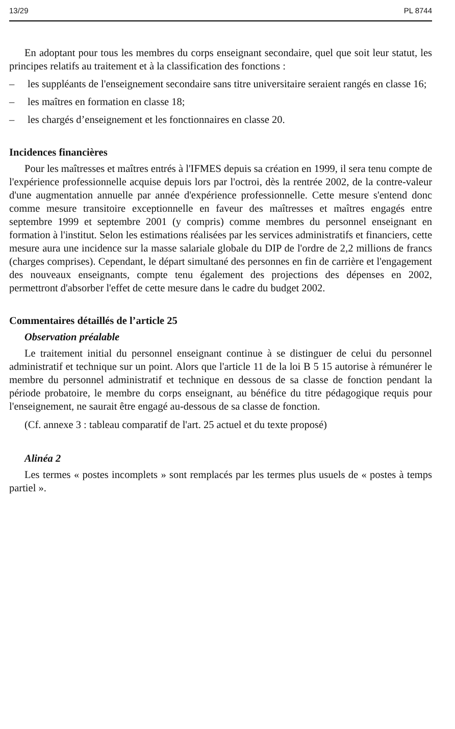13/29 PL 8744
En adoptant pour tous les membres du corps enseignant secondaire, quel que soit leur statut, les principes relatifs au traitement et à la classification des fonctions :
– les suppléants de l'enseignement secondaire sans titre universitaire seraient rangés en classe 16;
– les maîtres en formation en classe 18;
– les chargés d’enseignement et les fonctionnaires en classe 20.
Incidences financières
Pour les maîtresses et maîtres entrés à l'IFMES depuis sa création en 1999, il sera tenu compte de l'expérience professionnelle acquise depuis lors par l'octroi, dès la rentrée 2002, de la contre-valeur d'une augmentation annuelle par année d'expérience professionnelle. Cette mesure s'entend donc comme mesure transitoire exceptionnelle en faveur des maîtresses et maîtres engagés entre septembre 1999 et septembre 2001 (y compris) comme membres du personnel enseignant en formation à l'institut. Selon les estimations réalisées par les services administratifs et financiers, cette mesure aura une incidence sur la masse salariale globale du DIP de l'ordre de 2,2 millions de francs (charges comprises). Cependant, le départ simultané des personnes en fin de carrière et l'engagement des nouveaux enseignants, compte tenu également des projections des dépenses en 2002, permettront d'absorber l'effet de cette mesure dans le cadre du budget 2002.
Commentaires détaillés de l’article 25
Observation préalable
Le traitement initial du personnel enseignant continue à se distinguer de celui du personnel administratif et technique sur un point. Alors que l'article 11 de la loi B 5 15 autorise à rémunérer le membre du personnel administratif et technique en dessous de sa classe de fonction pendant la période probatoire, le membre du corps enseignant, au bénéfice du titre pédagogique requis pour l'enseignement, ne saurait être engagé au-dessous de sa classe de fonction.
(Cf. annexe 3 : tableau comparatif de l'art. 25 actuel et du texte proposé)
Alinéa 2
Les termes « postes incomplets » sont remplacés par les termes plus usuels de « postes à temps partiel ».